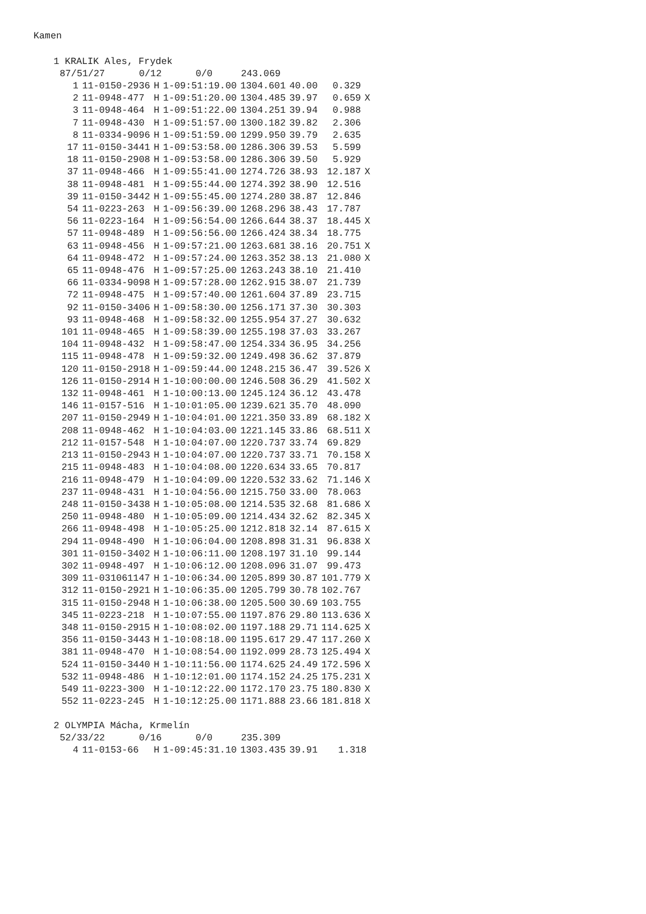Kamen
1 KRALIK Ales, Frydek
87/51/27 0/12 0/0 243.069
| 1 | 11-0150-2936 | H | 1-09:51:19.00 | 1304.601 | 40.00 | 0.329 | |
| 2 | 11-0948-477 | H | 1-09:51:20.00 | 1304.485 | 39.97 | 0.659 | X |
| 3 | 11-0948-464 | H | 1-09:51:22.00 | 1304.251 | 39.94 | 0.988 | |
| 7 | 11-0948-430 | H | 1-09:51:57.00 | 1300.182 | 39.82 | 2.306 | |
| 8 | 11-0334-9096 | H | 1-09:51:59.00 | 1299.950 | 39.79 | 2.635 | |
| 17 | 11-0150-3441 | H | 1-09:53:58.00 | 1286.306 | 39.53 | 5.599 | |
| 18 | 11-0150-2908 | H | 1-09:53:58.00 | 1286.306 | 39.50 | 5.929 | |
| 37 | 11-0948-466 | H | 1-09:55:41.00 | 1274.726 | 38.93 | 12.187 | X |
| 38 | 11-0948-481 | H | 1-09:55:44.00 | 1274.392 | 38.90 | 12.516 | |
| 39 | 11-0150-3442 | H | 1-09:55:45.00 | 1274.280 | 38.87 | 12.846 | |
| 54 | 11-0223-263 | H | 1-09:56:39.00 | 1268.296 | 38.43 | 17.787 | |
| 56 | 11-0223-164 | H | 1-09:56:54.00 | 1266.644 | 38.37 | 18.445 | X |
| 57 | 11-0948-489 | H | 1-09:56:56.00 | 1266.424 | 38.34 | 18.775 | |
| 63 | 11-0948-456 | H | 1-09:57:21.00 | 1263.681 | 38.16 | 20.751 | X |
| 64 | 11-0948-472 | H | 1-09:57:24.00 | 1263.352 | 38.13 | 21.080 | X |
| 65 | 11-0948-476 | H | 1-09:57:25.00 | 1263.243 | 38.10 | 21.410 | |
| 66 | 11-0334-9098 | H | 1-09:57:28.00 | 1262.915 | 38.07 | 21.739 | |
| 72 | 11-0948-475 | H | 1-09:57:40.00 | 1261.604 | 37.89 | 23.715 | |
| 92 | 11-0150-3406 | H | 1-09:58:30.00 | 1256.171 | 37.30 | 30.303 | |
| 93 | 11-0948-468 | H | 1-09:58:32.00 | 1255.954 | 37.27 | 30.632 | |
| 101 | 11-0948-465 | H | 1-09:58:39.00 | 1255.198 | 37.03 | 33.267 | |
| 104 | 11-0948-432 | H | 1-09:58:47.00 | 1254.334 | 36.95 | 34.256 | |
| 115 | 11-0948-478 | H | 1-09:59:32.00 | 1249.498 | 36.62 | 37.879 | |
| 120 | 11-0150-2918 | H | 1-09:59:44.00 | 1248.215 | 36.47 | 39.526 | X |
| 126 | 11-0150-2914 | H | 1-10:00:00.00 | 1246.508 | 36.29 | 41.502 | X |
| 132 | 11-0948-461 | H | 1-10:00:13.00 | 1245.124 | 36.12 | 43.478 | |
| 146 | 11-0157-516 | H | 1-10:01:05.00 | 1239.621 | 35.70 | 48.090 | |
| 207 | 11-0150-2949 | H | 1-10:04:01.00 | 1221.350 | 33.89 | 68.182 | X |
| 208 | 11-0948-462 | H | 1-10:04:03.00 | 1221.145 | 33.86 | 68.511 | X |
| 212 | 11-0157-548 | H | 1-10:04:07.00 | 1220.737 | 33.74 | 69.829 | |
| 213 | 11-0150-2943 | H | 1-10:04:07.00 | 1220.737 | 33.71 | 70.158 | X |
| 215 | 11-0948-483 | H | 1-10:04:08.00 | 1220.634 | 33.65 | 70.817 | |
| 216 | 11-0948-479 | H | 1-10:04:09.00 | 1220.532 | 33.62 | 71.146 | X |
| 237 | 11-0948-431 | H | 1-10:04:56.00 | 1215.750 | 33.00 | 78.063 | |
| 248 | 11-0150-3438 | H | 1-10:05:08.00 | 1214.535 | 32.68 | 81.686 | X |
| 250 | 11-0948-480 | H | 1-10:05:09.00 | 1214.434 | 32.62 | 82.345 | X |
| 266 | 11-0948-498 | H | 1-10:05:25.00 | 1212.818 | 32.14 | 87.615 | X |
| 294 | 11-0948-490 | H | 1-10:06:04.00 | 1208.898 | 31.31 | 96.838 | X |
| 301 | 11-0150-3402 | H | 1-10:06:11.00 | 1208.197 | 31.10 | 99.144 | |
| 302 | 11-0948-497 | H | 1-10:06:12.00 | 1208.096 | 31.07 | 99.473 | |
| 309 | 11-031061147 | H | 1-10:06:34.00 | 1205.899 | 30.87 | 101.779 | X |
| 312 | 11-0150-2921 | H | 1-10:06:35.00 | 1205.799 | 30.78 | 102.767 | |
| 315 | 11-0150-2948 | H | 1-10:06:38.00 | 1205.500 | 30.69 | 103.755 | |
| 345 | 11-0223-218 | H | 1-10:07:55.00 | 1197.876 | 29.80 | 113.636 | X |
| 348 | 11-0150-2915 | H | 1-10:08:02.00 | 1197.188 | 29.71 | 114.625 | X |
| 356 | 11-0150-3443 | H | 1-10:08:18.00 | 1195.617 | 29.47 | 117.260 | X |
| 381 | 11-0948-470 | H | 1-10:08:54.00 | 1192.099 | 28.73 | 125.494 | X |
| 524 | 11-0150-3440 | H | 1-10:11:56.00 | 1174.625 | 24.49 | 172.596 | X |
| 532 | 11-0948-486 | H | 1-10:12:01.00 | 1174.152 | 24.25 | 175.231 | X |
| 549 | 11-0223-300 | H | 1-10:12:22.00 | 1172.170 | 23.75 | 180.830 | X |
| 552 | 11-0223-245 | H | 1-10:12:25.00 | 1171.888 | 23.66 | 181.818 | X |
2 OLYMPIA Mácha, Krmelín
52/33/22 0/16 0/0 235.309
| 4 | 11-0153-66 | H | 1-09:45:31.10 | 1303.435 | 39.91 | 1.318 | |